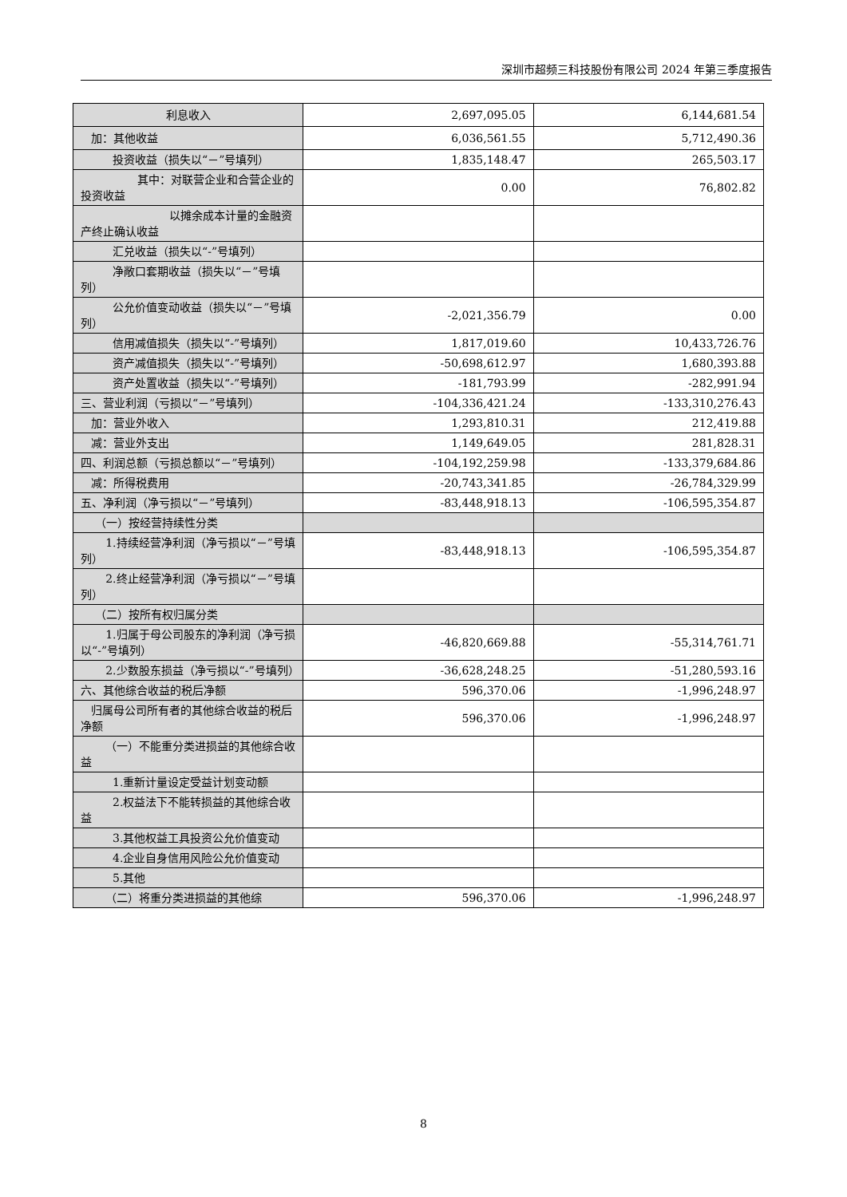深圳市超频三科技股份有限公司 2024 年第三季度报告
| 利息收入 | 2,697,095.05 | 6,144,681.54 |
| 加：其他收益 | 6,036,561.55 | 5,712,490.36 |
| 投资收益（损失以“－”号填列） | 1,835,148.47 | 265,503.17 |
| 其中：对联营企业和合营企业的投资收益 | 0.00 | 76,802.82 |
| 以摊余成本计量的金融资产终止确认收益 | | |
| 汇兑收益（损失以“-”号填列） | | |
| 净敞口套期收益（损失以“－”号填列） | | |
| 公允价值变动收益（损失以“－”号填列） | -2,021,356.79 | 0.00 |
| 信用减值损失（损失以“-”号填列） | 1,817,019.60 | 10,433,726.76 |
| 资产减值损失（损失以“-”号填列） | -50,698,612.97 | 1,680,393.88 |
| 资产处置收益（损失以“-”号填列） | -181,793.99 | -282,991.94 |
| 三、营业利润（亏损以“－”号填列） | -104,336,421.24 | -133,310,276.43 |
| 加：营业外收入 | 1,293,810.31 | 212,419.88 |
| 减：营业外支出 | 1,149,649.05 | 281,828.31 |
| 四、利润总额（亏损总额以“－”号填列） | -104,192,259.98 | -133,379,684.86 |
| 减：所得税费用 | -20,743,341.85 | -26,784,329.99 |
| 五、净利润（净亏损以“－”号填列） | -83,448,918.13 | -106,595,354.87 |
| （一）按经营持续性分类 | | |
| 1.持续经营净利润（净亏损以“－”号填列） | -83,448,918.13 | -106,595,354.87 |
| 2.终止经营净利润（净亏损以“－”号填列） | | |
| （二）按所有权归属分类 | | |
| 1.归属于母公司股东的净利润（净亏损以“-”号填列） | -46,820,669.88 | -55,314,761.71 |
| 2.少数股东损益（净亏损以“-”号填列） | -36,628,248.25 | -51,280,593.16 |
| 六、其他综合收益的税后净额 | 596,370.06 | -1,996,248.97 |
| 归属母公司所有者的其他综合收益的税后净额 | 596,370.06 | -1,996,248.97 |
| （一）不能重分类进损益的其他综合收益 | | |
| 1.重新计量设定受益计划变动额 | | |
| 2.权益法下不能转损益的其他综合收益 | | |
| 3.其他权益工具投资公允价值变动 | | |
| 4.企业自身信用风险公允价值变动 | | |
| 5.其他 | | |
| （二）将重分类进损益的其他综 | 596,370.06 | -1,996,248.97 |
8